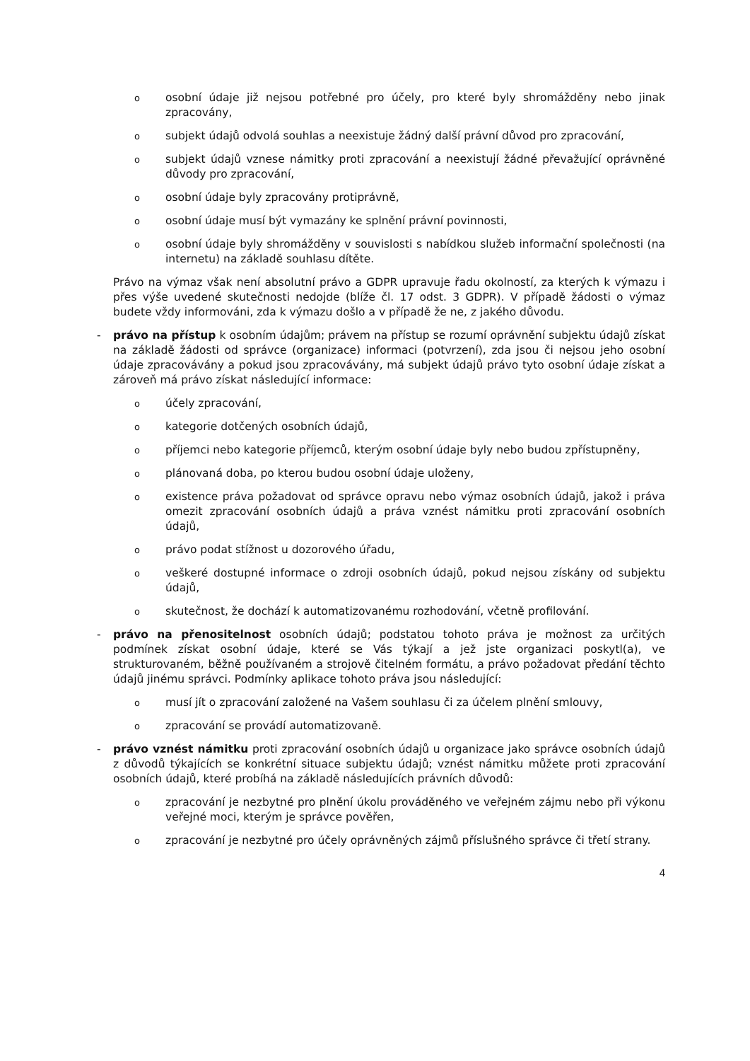oosobní údaje již nejsou potřebné pro účely, pro které byly shromážděny nebo jinak zpracovány,
osubjekt údajů odvolá souhlas a neexistuje žádný další právní důvod pro zpracování,
osubjekt údajů vznese námitky proti zpracování a neexistují žádné převažující oprávněné důvody pro zpracování,
oosobní údaje byly zpracovány protiprávně,
oosobní údaje musí být vymazány ke splnění právní povinnosti,
oosobní údaje byly shromážděny v souvislosti s nabídkou služeb informační společnosti (na internetu) na základě souhlasu dítěte.
Právo na výmaz však není absolutní právo a GDPR upravuje řadu okolností, za kterých k výmazu i přes výše uvedené skutečnosti nedojde (blíže čl. 17 odst. 3 GDPR). V případě žádosti o výmaz budete vždy informováni, zda k výmazu došlo a v případě že ne, z jakého důvodu.
- právo na přístup k osobním údajům; právem na přístup se rozumí oprávnění subjektu údajů získat na základě žádosti od správce (organizace) informaci (potvrzení), zda jsou či nejsou jeho osobní údaje zpracovávány a pokud jsou zpracovávány, má subjekt údajů právo tyto osobní údaje získat a zároveň má právo získat následující informace:
oúčely zpracování,
okategorie dotčených osobních údajů,
opříjemci nebo kategorie příjemců, kterým osobní údaje byly nebo budou zpřístupněny,
oplánovaná doba, po kterou budou osobní údaje uloženy,
oexistence práva požadovat od správce opravu nebo výmaz osobních údajů, jakož i práva omezit zpracování osobních údajů a práva vznést námitku proti zpracování osobních údajů,
oprávo podat stížnost u dozorového úřadu,
oveškeré dostupné informace o zdroji osobních údajů, pokud nejsou získány od subjektu údajů,
oskutečnost, že dochází k automatizovanému rozhodování, včetně profilování.
- právo na přenositelnost osobních údajů; podstatou tohoto práva je možnost za určitých podmínek získat osobní údaje, které se Vás týkají a jež jste organizaci poskytl(a), ve strukturovaném, běžně používaném a strojově čitelném formátu, a právo požadovat předání těchto údajů jinému správci. Podmínky aplikace tohoto práva jsou následující:
omusí jít o zpracování založené na Vašem souhlasu či za účelem plnění smlouvy,
ozpracování se provádí automatizovaně.
- právo vznést námitku proti zpracování osobních údajů u organizace jako správce osobních údajů z důvodů týkajících se konkrétní situace subjektu údajů; vznést námitku můžete proti zpracování osobních údajů, které probíhá na základě následujících právních důvodů:
ozpracování je nezbytné pro plnění úkolu prováděného ve veřejném zájmu nebo při výkonu veřejné moci, kterým je správce pověřen,
ozpracování je nezbytné pro účely oprávněných zájmů příslušného správce či třetí strany.
4